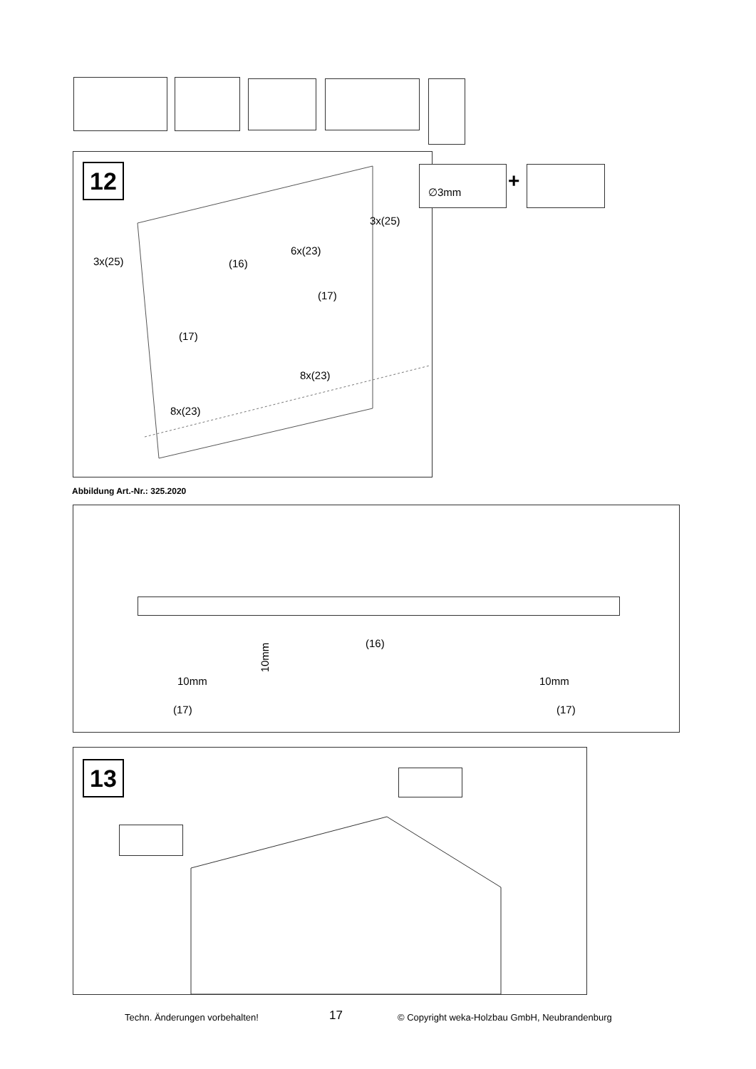12
3x(25) (16)
6x(23)
3x(25)
(17)
(17)
8x(23)
8x(23)
∅3mm +
Abbildung Art.-Nr.: 325.2020
(16)
10mm
10mm 10mm
(17) (17)
13
Techn. Änderungen vorbehalten! 17
© Copyright weka-Holzbau GmbH, Neubrandenburg